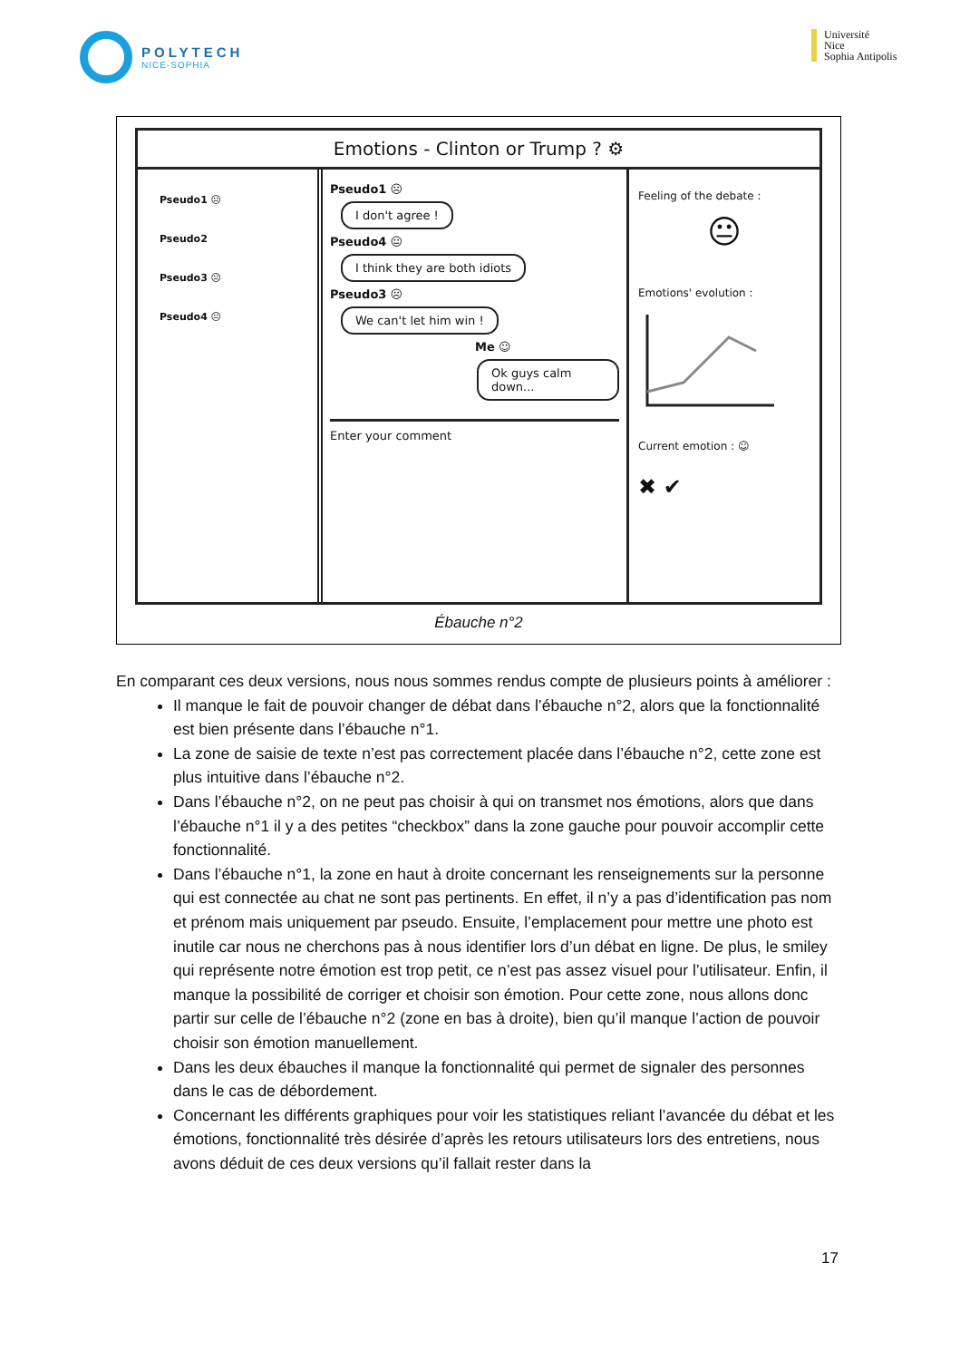POLYTECH
NICE-SOPHIA
Université
Nice
Sophia Antipolis
Emotions - Clinton or Trump ? ⚙
Pseudo1 ☹
Pseudo2
Pseudo3 ☹
Pseudo4 😐
Pseudo1 ☹
I don't agree !
Pseudo4 😐
I think they are both idiots
Pseudo3 ☹
We can't let him win !
Me ☺
Ok guys calm down...
Enter your comment
Feeling of the debate :
😐
Emotions' evolution :
Current emotion : ☺
✖ ✔
Ébauche n°2
En comparant ces deux versions, nous nous sommes rendus compte de plusieurs points à améliorer :
Il manque le fait de pouvoir changer de débat dans l’ébauche n°2, alors que la fonctionnalité est bien présente dans l’ébauche n°1.
La zone de saisie de texte n’est pas correctement placée dans l’ébauche n°2, cette zone est plus intuitive dans l’ébauche n°2.
Dans l’ébauche n°2, on ne peut pas choisir à qui on transmet nos émotions, alors que dans l’ébauche n°1 il y a des petites “checkbox” dans la zone gauche pour pouvoir accomplir cette fonctionnalité.
Dans l’ébauche n°1, la zone en haut à droite concernant les renseignements sur la personne qui est connectée au chat ne sont pas pertinents. En effet, il n’y a pas d’identification pas nom et prénom mais uniquement par pseudo. Ensuite, l’emplacement pour mettre une photo est inutile car nous ne cherchons pas à nous identifier lors d’un débat en ligne. De plus, le smiley qui représente notre émotion est trop petit, ce n’est pas assez visuel pour l’utilisateur. Enfin, il manque la possibilité de corriger et choisir son émotion. Pour cette zone, nous allons donc partir sur celle de l’ébauche n°2 (zone en bas à droite), bien qu’il manque l’action de pouvoir choisir son émotion manuellement.
Dans les deux ébauches il manque la fonctionnalité qui permet de signaler des personnes dans le cas de débordement.
Concernant les différents graphiques pour voir les statistiques reliant l’avancée du débat et les émotions, fonctionnalité très désirée d’après les retours utilisateurs lors des entretiens, nous avons déduit de ces deux versions qu’il fallait rester dans la
17